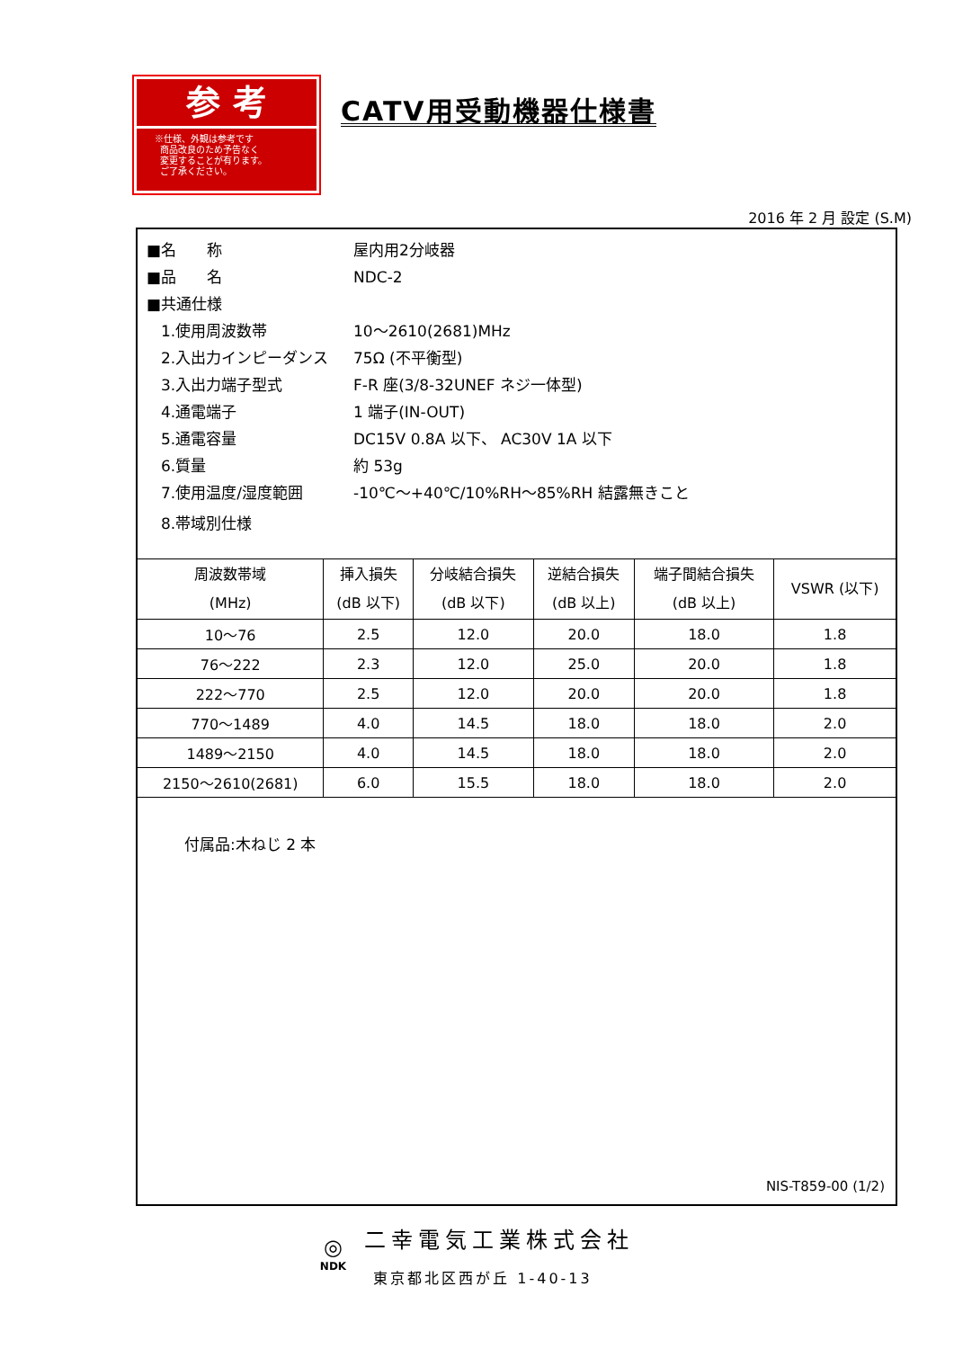参 考
※仕様、外観は参考です
商品改良のため予告なく
変更することが有ります。
ご了承ください。
CATV用受動機器仕様書
2016 年 2 月 設定 (S.M)
■名　　称 屋内用2分岐器
■品　　名 NDC-2
■共通仕様
1.使用周波数帯 10～2610(2681)MHz
2.入出力インピーダンス 75Ω (不平衡型)
3.入出力端子型式 F-R 座(3/8-32UNEF ネジ一体型)
4.通電端子 1 端子(IN-OUT)
5.通電容量 DC15V 0.8A 以下、 AC30V 1A 以下
6.質量 約 53g
7.使用温度/湿度範囲 -10℃～+40℃/10%RH～85%RH 結露無きこと
8.帯域別仕様
| 周波数帯域 (MHz) | 挿入損失 (dB 以下) | 分岐結合損失 (dB 以下) | 逆結合損失 (dB 以上) | 端子間結合損失 (dB 以上) | VSWR (以下) |
| --- | --- | --- | --- | --- | --- |
| 10～76 | 2.5 | 12.0 | 20.0 | 18.0 | 1.8 |
| 76～222 | 2.3 | 12.0 | 25.0 | 20.0 | 1.8 |
| 222～770 | 2.5 | 12.0 | 20.0 | 20.0 | 1.8 |
| 770～1489 | 4.0 | 14.5 | 18.0 | 18.0 | 2.0 |
| 1489～2150 | 4.0 | 14.5 | 18.0 | 18.0 | 2.0 |
| 2150～2610(2681) | 6.0 | 15.5 | 18.0 | 18.0 | 2.0 |
付属品:木ねじ 2 本
NIS-T859-00 (1/2)
◎
NDK
二幸電気工業株式会社
東京都北区西が丘 1-40-13